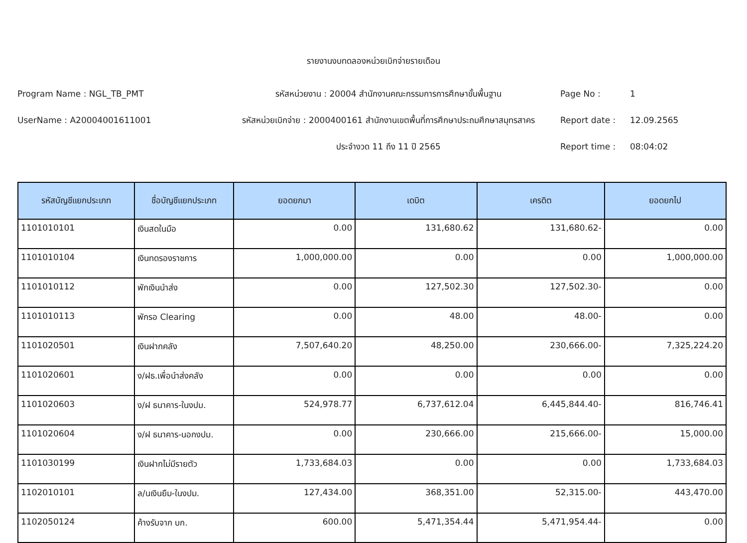รายงานงบทดลองหน่วยเบิกจ่ายรายเดือน
Program Name : NGL_TB_PMT
รหัสหน่วยงาน : 20004 สำนักงานคณะกรรมการการศึกษาขั้นพื้นฐาน
Page No :
1
UserName : A20004001611001
รหัสหน่วยเบิกจ่าย : 2000400161 สำนักงานเขตพื้นที่การศึกษาประถมศึกษาสมุทรสาคร
Report date :
12.09.2565
ประจำงวด 11 ถึง 11 ปี 2565
Report time :
08:04:02
| รหัสบัญชีแยกประเภท | ชื่อบัญชีแยกประเภท | ยอดยกมา | เดบิต | เครดิต | ยอดยกไป |
| --- | --- | --- | --- | --- | --- |
| 1101010101 | เงินสดในมือ | 0.00 | 131,680.62 | 131,680.62- | 0.00 |
| 1101010104 | เงินทดรองราชการ | 1,000,000.00 | 0.00 | 0.00 | 1,000,000.00 |
| 1101010112 | พักเงินนำส่ง | 0.00 | 127,502.30 | 127,502.30- | 0.00 |
| 1101010113 | พักรอ Clearing | 0.00 | 48.00 | 48.00- | 0.00 |
| 1101020501 | เงินฝากคลัง | 7,507,640.20 | 48,250.00 | 230,666.00- | 7,325,224.20 |
| 1101020601 | ง/ฝธ.เพื่อนำส่งคลัง | 0.00 | 0.00 | 0.00 | 0.00 |
| 1101020603 | ง/ฝ ธนาคาร-ในงปม. | 524,978.77 | 6,737,612.04 | 6,445,844.40- | 816,746.41 |
| 1101020604 | ง/ฝ ธนาคาร-นอกงปม. | 0.00 | 230,666.00 | 215,666.00- | 15,000.00 |
| 1101030199 | เงินฝากไม่มีรายตัว | 1,733,684.03 | 0.00 | 0.00 | 1,733,684.03 |
| 1102010101 | ล/นเงินยืม-ในงปม. | 127,434.00 | 368,351.00 | 52,315.00- | 443,470.00 |
| 1102050124 | ค้างรับจาก บก. | 600.00 | 5,471,354.44 | 5,471,954.44- | 0.00 |